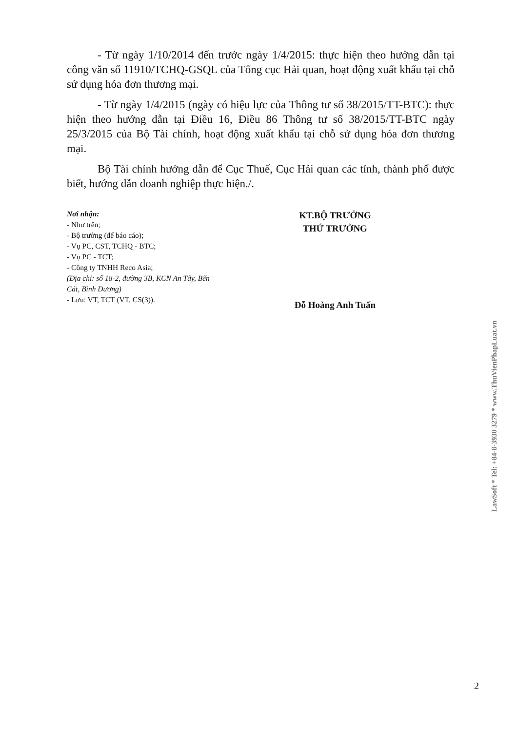- Từ ngày 1/10/2014 đến trước ngày 1/4/2015: thực hiện theo hướng dẫn tại công văn số 11910/TCHQ-GSQL của Tổng cục Hải quan, hoạt động xuất khẩu tại chỗ sử dụng hóa đơn thương mại.
- Từ ngày 1/4/2015 (ngày có hiệu lực của Thông tư số 38/2015/TT-BTC): thực hiện theo hướng dẫn tại Điều 16, Điều 86 Thông tư số 38/2015/TT-BTC ngày 25/3/2015 của Bộ Tài chính, hoạt động xuất khẩu tại chỗ sử dụng hóa đơn thương mại.
Bộ Tài chính hướng dẫn để Cục Thuế, Cục Hải quan các tỉnh, thành phố được biết, hướng dẫn doanh nghiệp thực hiện./.
Nơi nhận:
- Như trên;
- Bộ trưởng (để báo cáo);
- Vụ PC, CST, TCHQ - BTC;
- Vụ PC - TCT;
- Công ty TNHH Reco Asia;
(Địa chỉ: số 18-2, đường 3B, KCN An Tây, Bến Cát, Bình Dương)
- Lưu: VT, TCT (VT, CS(3)).
KT.BỘ TRƯỞNG
THỨ TRƯỞNG
Đỗ Hoàng Anh Tuấn
LawSoft * Tel: +84-8-3930 3279 * www.ThuVienPhapLuat.vn
2